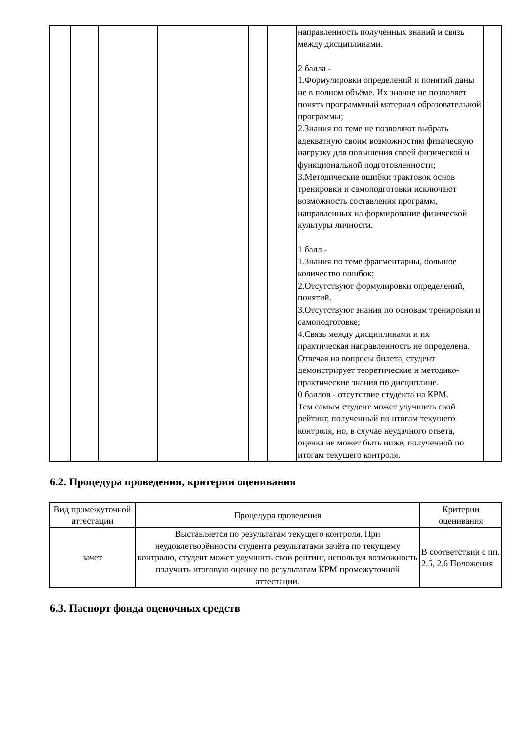| | | | | | | направленность полученных знаний и связь между дисциплинами. 2 балла - 1.Формулировки определений и понятий даны не в полном объёме. Их знание не позволяет понять программный материал образовательной программы; 2.Знания по теме не позволяют выбрать адекватную своим возможностям физическую нагрузку для повышения своей физической и функциональной подготовленности; 3.Методические ошибки трактовок основ тренировки и самоподготовки исключают возможность составления программ, направленных на формирование физической культуры личности. 1 балл - 1.Знания по теме фрагментарны, большое количество ошибок; 2.Отсутствуют формулировки определений, понятий. 3.Отсутствуют знания по основам тренировки и самоподготовке; 4.Связь между дисциплинами и их практическая направленность не определена. Отвечая на вопросы билета, студент демонстрирует теоретические и методико-практические знания по дисциплине. 0 баллов - отсутствие студента на КРМ. Тем самым студент может улучшить свой рейтинг, полученный по итогам текущего контроля, но, в случае неудачного ответа, оценка не может быть ниже, полученной по итогам текущего контроля. | |
6.2. Процедура проведения, критерии оценивания
| Вид промежуточной аттестации | Процедура проведения | Критерии оценивания |
| --- | --- | --- |
| зачет | Выставляется по результатам текущего контроля. При неудовлетворённости студента результатами зачёта по текущему контролю, студент может улучшить свой рейтинг, используя возможность получить итоговую оценку по результатам КРМ промежуточной аттестации. | В соответствии с пп. 2.5, 2.6 Положения |
6.3. Паспорт фонда оценочных средств